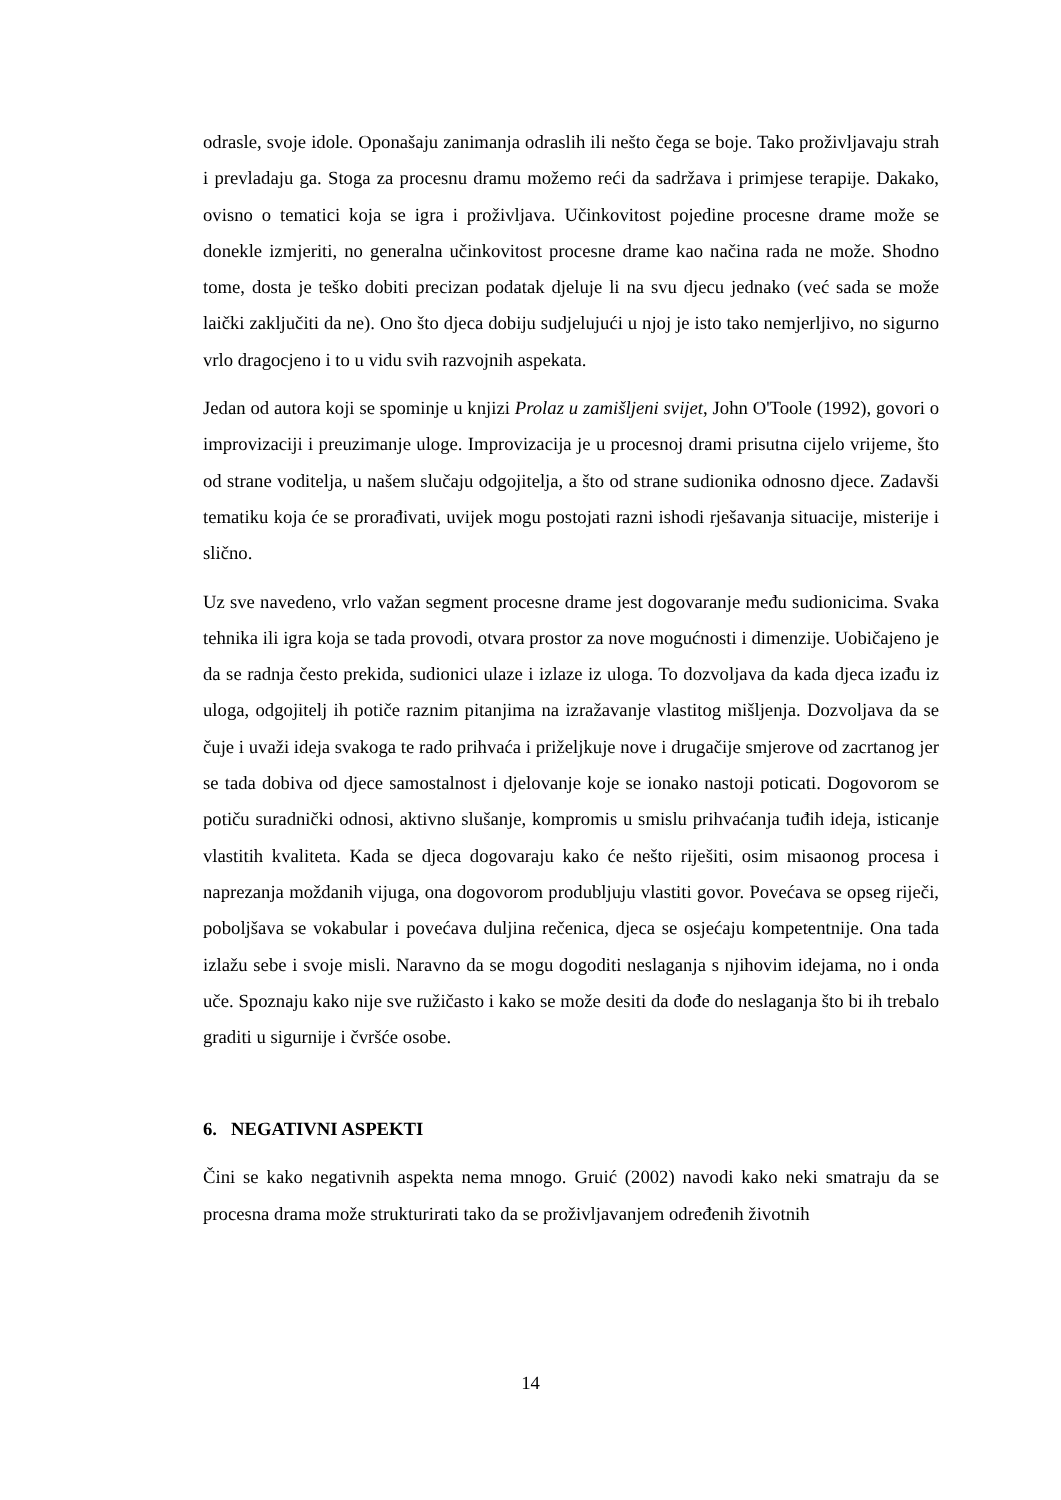odrasle, svoje idole. Oponašaju zanimanja odraslih ili nešto čega se boje. Tako proživljavaju strah i prevladaju ga. Stoga za procesnu dramu možemo reći da sadržava i primjese terapije. Dakako, ovisno o tematici koja se igra i proživljava. Učinkovitost pojedine procesne drame može se donekle izmjeriti, no generalna učinkovitost procesne drame kao načina rada ne može. Shodno tome, dosta je teško dobiti precizan podatak djeluje li na svu djecu jednako (već sada se može laički zaključiti da ne). Ono što djeca dobiju sudjelujući u njoj je isto tako nemjerljivo, no sigurno vrlo dragocjeno i to u vidu svih razvojnih aspekata.
Jedan od autora koji se spominje u knjizi Prolaz u zamišljeni svijet, John O'Toole (1992), govori o improvizaciji i preuzimanje uloge. Improvizacija je u procesnoj drami prisutna cijelo vrijeme, što od strane voditelja, u našem slučaju odgojitelja, a što od strane sudionika odnosno djece. Zadavši tematiku koja će se prorađivati, uvijek mogu postojati razni ishodi rješavanja situacije, misterije i slično.
Uz sve navedeno, vrlo važan segment procesne drame jest dogovaranje među sudionicima. Svaka tehnika ili igra koja se tada provodi, otvara prostor za nove mogućnosti i dimenzije. Uobičajeno je da se radnja često prekida, sudionici ulaze i izlaze iz uloga. To dozvoljava da kada djeca izađu iz uloga, odgojitelj ih potiče raznim pitanjima na izražavanje vlastitog mišljenja. Dozvoljava da se čuje i uvaži ideja svakoga te rado prihvaća i priželjkuje nove i drugačije smjerove od zacrtanog jer se tada dobiva od djece samostalnost i djelovanje koje se ionako nastoji poticati. Dogovorom se potiču suradnički odnosi, aktivno slušanje, kompromis u smislu prihvaćanja tuđih ideja, isticanje vlastitih kvaliteta. Kada se djeca dogovaraju kako će nešto riješiti, osim misaonog procesa i naprezanja moždanih vijuga, ona dogovorom produbljuju vlastiti govor. Povećava se opseg riječi, poboljšava se vokabular i povećava duljina rečenica, djeca se osjećaju kompetentnije. Ona tada izlažu sebe i svoje misli. Naravno da se mogu dogoditi neslaganja s njihovim idejama, no i onda uče. Spoznaju kako nije sve ružičasto i kako se može desiti da dođe do neslaganja što bi ih trebalo graditi u sigurnije i čvršće osobe.
6. NEGATIVNI ASPEKTI
Čini se kako negativnih aspekta nema mnogo. Gruić (2002) navodi kako neki smatraju da se procesna drama može strukturirati tako da se proživljavanjem određenih životnih
14